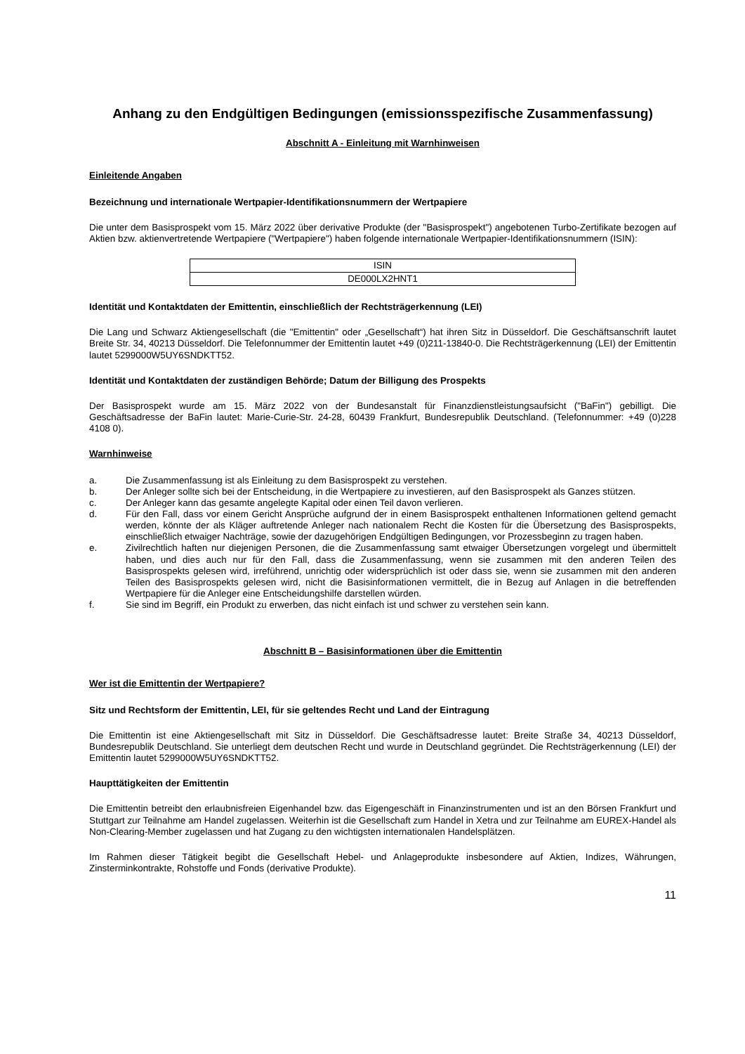Anhang zu den Endgültigen Bedingungen (emissionsspezifische Zusammenfassung)
Abschnitt A - Einleitung mit Warnhinweisen
Einleitende Angaben
Bezeichnung und internationale Wertpapier-Identifikationsnummern der Wertpapiere
Die unter dem Basisprospekt vom 15. März 2022 über derivative Produkte (der "Basisprospekt") angebotenen Turbo-Zertifikate bezogen auf Aktien bzw. aktienvertretende Wertpapiere ("Wertpapiere") haben folgende internationale Wertpapier-Identifikationsnummern (ISIN):
| ISIN |
| DE000LX2HNT1 |
Identität und Kontaktdaten der Emittentin, einschließlich der Rechtsträgerkennung (LEI)
Die Lang und Schwarz Aktiengesellschaft (die "Emittentin" oder „Gesellschaft“) hat ihren Sitz in Düsseldorf. Die Geschäftsanschrift lautet Breite Str. 34, 40213 Düsseldorf. Die Telefonnummer der Emittentin lautet +49 (0)211-13840-0. Die Rechtsträgerkennung (LEI) der Emittentin lautet 5299000W5UY6SNDKTT52.
Identität und Kontaktdaten der zuständigen Behörde; Datum der Billigung des Prospekts
Der Basisprospekt wurde am 15. März 2022 von der Bundesanstalt für Finanzdienstleistungsaufsicht ("BaFin") gebilligt. Die Geschäftsadresse der BaFin lautet: Marie-Curie-Str. 24-28, 60439 Frankfurt, Bundesrepublik Deutschland. (Telefonnummer: +49 (0)228 4108 0).
Warnhinweise
a. Die Zusammenfassung ist als Einleitung zu dem Basisprospekt zu verstehen.
b. Der Anleger sollte sich bei der Entscheidung, in die Wertpapiere zu investieren, auf den Basisprospekt als Ganzes stützen.
c. Der Anleger kann das gesamte angelegte Kapital oder einen Teil davon verlieren.
d. Für den Fall, dass vor einem Gericht Ansprüche aufgrund der in einem Basisprospekt enthaltenen Informationen geltend gemacht werden, könnte der als Kläger auftretende Anleger nach nationalem Recht die Kosten für die Übersetzung des Basisprospekts, einschließlich etwaiger Nachträge, sowie der dazugehörigen Endgültigen Bedingungen, vor Prozessbeginn zu tragen haben.
e. Zivilrechtlich haften nur diejenigen Personen, die die Zusammenfassung samt etwaiger Übersetzungen vorgelegt und übermittelt haben, und dies auch nur für den Fall, dass die Zusammenfassung, wenn sie zusammen mit den anderen Teilen des Basisprospekts gelesen wird, irreführend, unrichtig oder widersprüchlich ist oder dass sie, wenn sie zusammen mit den anderen Teilen des Basisprospekts gelesen wird, nicht die Basisinformationen vermittelt, die in Bezug auf Anlagen in die betreffenden Wertpapiere für die Anleger eine Entscheidungshilfe darstellen würden.
f. Sie sind im Begriff, ein Produkt zu erwerben, das nicht einfach ist und schwer zu verstehen sein kann.
Abschnitt B – Basisinformationen über die Emittentin
Wer ist die Emittentin der Wertpapiere?
Sitz und Rechtsform der Emittentin, LEI, für sie geltendes Recht und Land der Eintragung
Die Emittentin ist eine Aktiengesellschaft mit Sitz in Düsseldorf. Die Geschäftsadresse lautet: Breite Straße 34, 40213 Düsseldorf, Bundesrepublik Deutschland. Sie unterliegt dem deutschen Recht und wurde in Deutschland gegründet. Die Rechtsträgerkennung (LEI) der Emittentin lautet 5299000W5UY6SNDKTT52.
Haupttätigkeiten der Emittentin
Die Emittentin betreibt den erlaubnisfreien Eigenhandel bzw. das Eigengeschäft in Finanzinstrumenten und ist an den Börsen Frankfurt und Stuttgart zur Teilnahme am Handel zugelassen. Weiterhin ist die Gesellschaft zum Handel in Xetra und zur Teilnahme am EUREX-Handel als Non-Clearing-Member zugelassen und hat Zugang zu den wichtigsten internationalen Handelsplätzen.
Im Rahmen dieser Tätigkeit begibt die Gesellschaft Hebel- und Anlageprodukte insbesondere auf Aktien, Indizes, Währungen, Zinsterminkontrakte, Rohstoffe und Fonds (derivative Produkte).
11